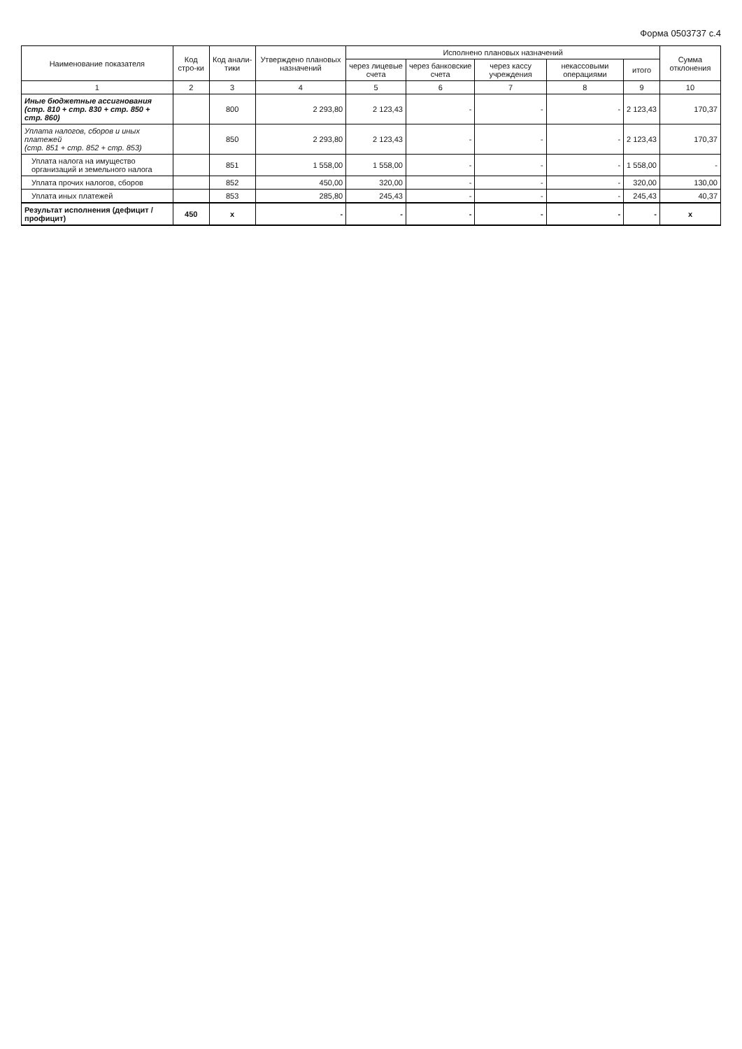Форма 0503737 с.4
| Наименование показателя | Код стро-ки | Код анали-тики | Утверждено плановых назначений | Исполнено плановых назначений | | | | | Сумма отклонения |
| --- | --- | --- | --- | --- | --- | --- | --- | --- | --- |
| | | | | через лицевые счета | через банковские счета | через кассу учреждения | некассовыми операциями | итого | |
| 1 | 2 | 3 | 4 | 5 | 6 | 7 | 8 | 9 | 10 |
| Иные бюджетные ассигнования (стр. 810 + стр. 830 + стр. 850 + стр. 860) | | 800 | 2 293,80 | 2 123,43 | - | - | - | 2 123,43 | 170,37 |
| Уплата налогов, сборов и иных платежей (стр. 851 + стр. 852 + стр. 853) | | 850 | 2 293,80 | 2 123,43 | - | - | - | 2 123,43 | 170,37 |
| Уплата налога на имущество организаций и земельного налога | | 851 | 1 558,00 | 1 558,00 | - | - | - | 1 558,00 | - |
| Уплата прочих налогов, сборов | | 852 | 450,00 | 320,00 | - | - | - | 320,00 | 130,00 |
| Уплата иных платежей | | 853 | 285,80 | 245,43 | - | - | - | 245,43 | 40,37 |
| Результат исполнения (дефицит / профицит) | 450 | x | - | - | - | - | - | - | x |